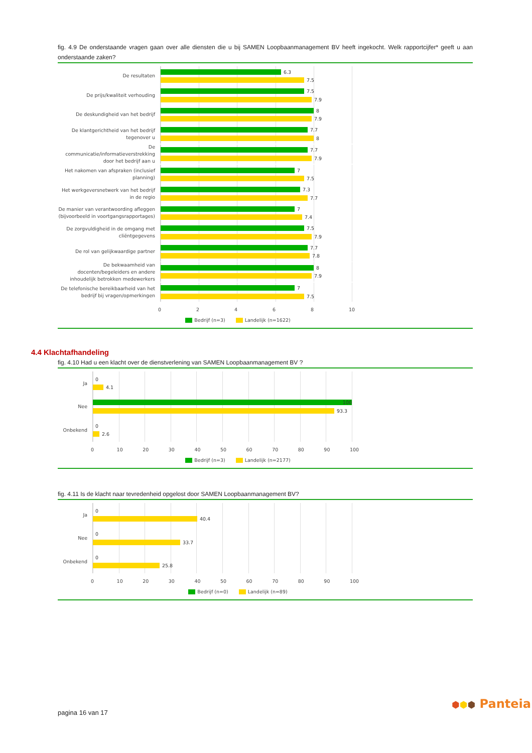fig. 4.9 De onderstaande vragen gaan over alle diensten die u bij SAMEN Loopbaanmanagement BV heeft ingekocht. Welk rapportcijfer* geeft u aan onderstaande zaken?
De resultaten
6.3
7.5
De prijs/kwaliteit verhouding
7.5
7.9
De deskundigheid van het bedrijf
8
7.9
De klantgerichtheid van het bedrijf tegenover u
7.7
8
De communicatie/informatieverstrekking door het bedrijf aan u
7.7
7.9
Het nakomen van afspraken (inclusief planning)
7
7.5
Het werkgeversnetwerk van het bedrijf in de regio
7.3
7.7
De manier van verantwoording afleggen (bijvoorbeeld in voortgangsrapportages)
7
7.4
De zorgvuldigheid in de omgang met cliëntgegevens
7.5
7.9
De rol van gelijkwaardige partner
7.7
7.8
De bekwaamheid van docenten/begeleiders en andere inhoudelijk betrokken medewerkers
8
7.9
De telefonische bereikbaarheid van het bedrijf bij vragen/opmerkingen
7
7.5
0 2 4 6 8 10
Bedrijf (n=3) Landelijk (n=1622)
4.4 Klachtafhandeling
fig. 4.10 Had u een klacht over de dienstverlening van SAMEN Loopbaanmanagement BV ?
Ja
0
4.1
Nee
100
93.3
Onbekend
0
2.6
0 10 20 30 40 50 60 70 80 90 100
Bedrijf (n=3) Landelijk (n=2177)
fig. 4.11 Is de klacht naar tevredenheid opgelost door SAMEN Loopbaanmanagement BV?
Ja
0
40.4
Nee
0
33.7
Onbekend
0
25.8
0 10 20 30 40 50 60 70 80 90 100
Bedrijf (n=0) Landelijk (n=89)
pagina 16 van 17
⬢⬢⬢ Panteia